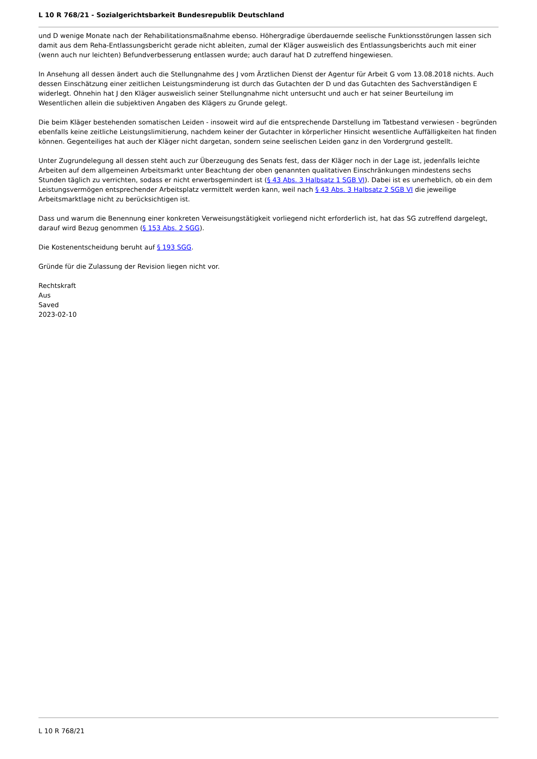L 10 R 768/21 - Sozialgerichtsbarkeit Bundesrepublik Deutschland
und D wenige Monate nach der Rehabilitationsmaßnahme ebenso. Höhergradige überdauernde seelische Funktionsstörungen lassen sich damit aus dem Reha-Entlassungsbericht gerade nicht ableiten, zumal der Kläger ausweislich des Entlassungsberichts auch mit einer (wenn auch nur leichten) Befundverbesserung entlassen wurde; auch darauf hat D zutreffend hingewiesen.
In Ansehung all dessen ändert auch die Stellungnahme des J vom Ärztlichen Dienst der Agentur für Arbeit G vom 13.08.2018 nichts. Auch dessen Einschätzung einer zeitlichen Leistungsminderung ist durch das Gutachten der D und das Gutachten des Sachverständigen E widerlegt. Ohnehin hat J den Kläger ausweislich seiner Stellungnahme nicht untersucht und auch er hat seiner Beurteilung im Wesentlichen allein die subjektiven Angaben des Klägers zu Grunde gelegt.
Die beim Kläger bestehenden somatischen Leiden - insoweit wird auf die entsprechende Darstellung im Tatbestand verwiesen - begründen ebenfalls keine zeitliche Leistungslimitierung, nachdem keiner der Gutachter in körperlicher Hinsicht wesentliche Auffälligkeiten hat finden können. Gegenteiliges hat auch der Kläger nicht dargetan, sondern seine seelischen Leiden ganz in den Vordergrund gestellt.
Unter Zugrundelegung all dessen steht auch zur Überzeugung des Senats fest, dass der Kläger noch in der Lage ist, jedenfalls leichte Arbeiten auf dem allgemeinen Arbeitsmarkt unter Beachtung der oben genannten qualitativen Einschränkungen mindestens sechs Stunden täglich zu verrichten, sodass er nicht erwerbsgemindert ist (§ 43 Abs. 3 Halbsatz 1 SGB VI). Dabei ist es unerheblich, ob ein dem Leistungsvermögen entsprechender Arbeitsplatz vermittelt werden kann, weil nach § 43 Abs. 3 Halbsatz 2 SGB VI die jeweilige Arbeitsmarktlage nicht zu berücksichtigen ist.
Dass und warum die Benennung einer konkreten Verweisungstätigkeit vorliegend nicht erforderlich ist, hat das SG zutreffend dargelegt, darauf wird Bezug genommen (§ 153 Abs. 2 SGG).
Die Kostenentscheidung beruht auf § 193 SGG.
Gründe für die Zulassung der Revision liegen nicht vor.
Rechtskraft
Aus
Saved
2023-02-10
L 10 R 768/21